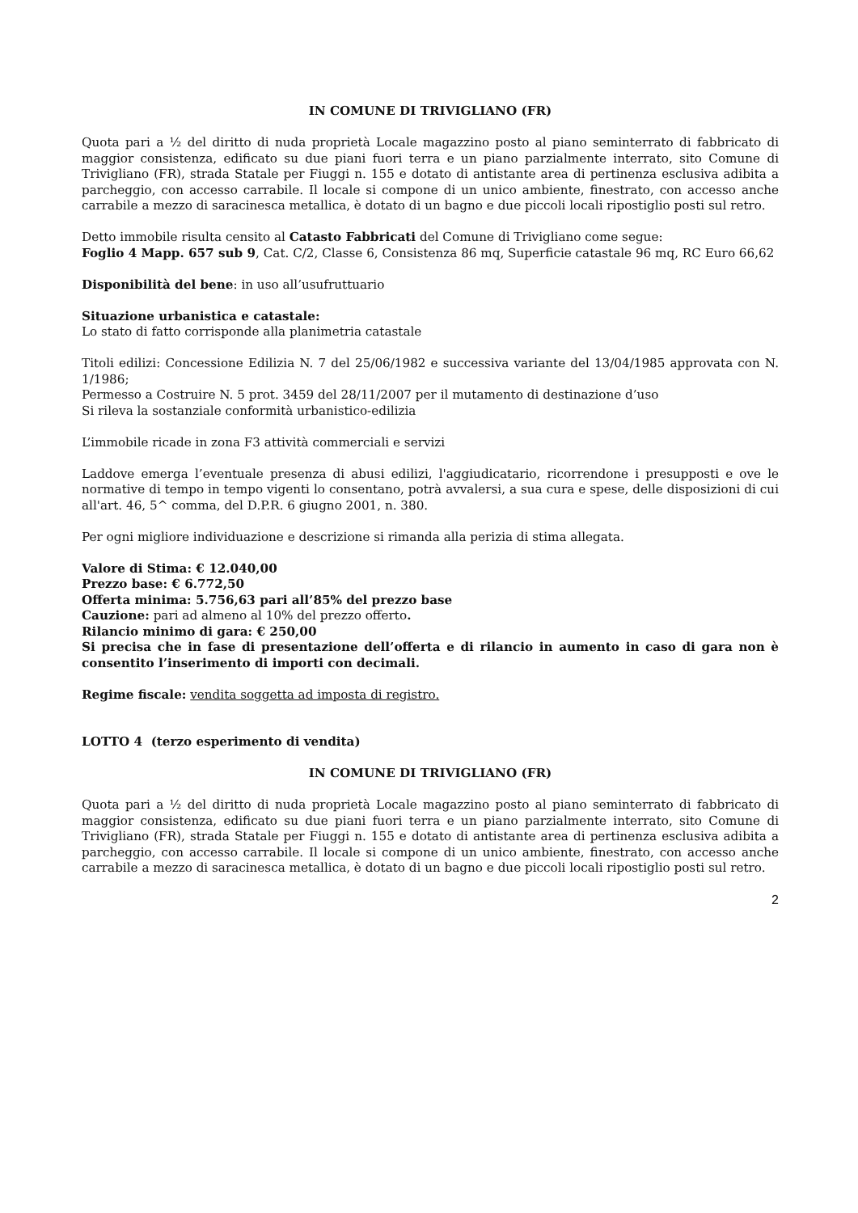IN COMUNE DI TRIVIGLIANO (FR)
Quota pari a ½ del diritto di nuda proprietà Locale magazzino posto al piano seminterrato di fabbricato di maggior consistenza, edificato su due piani fuori terra e un piano parzialmente interrato, sito Comune di Trivigliano (FR), strada Statale per Fiuggi n. 155 e dotato di antistante area di pertinenza esclusiva adibita a parcheggio, con accesso carrabile. Il locale si compone di un unico ambiente, finestrato, con accesso anche carrabile a mezzo di saracinesca metallica, è dotato di un bagno e due piccoli locali ripostiglio posti sul retro.
Detto immobile risulta censito al Catasto Fabbricati del Comune di Trivigliano come segue:
Foglio 4 Mapp. 657 sub 9, Cat. C/2, Classe 6, Consistenza 86 mq, Superficie catastale 96 mq, RC Euro 66,62
Disponibilità del bene: in uso all’usufruttuario
Situazione urbanistica e catastale:
Lo stato di fatto corrisponde alla planimetria catastale
Titoli edilizi: Concessione Edilizia N. 7 del 25/06/1982 e successiva variante del 13/04/1985 approvata con N. 1/1986;
Permesso a Costruire N. 5 prot. 3459 del 28/11/2007 per il mutamento di destinazione d’uso
Si rileva la sostanziale conformità urbanistico-edilizia
L’immobile ricade in zona F3 attività commerciali e servizi
Laddove emerga l’eventuale presenza di abusi edilizi, l'aggiudicatario, ricorrendone i presupposti e ove le normative di tempo in tempo vigenti lo consentano, potrà avvalersi, a sua cura e spese, delle disposizioni di cui all'art. 46, 5^ comma, del D.P.R. 6 giugno 2001, n. 380.
Per ogni migliore individuazione e descrizione si rimanda alla perizia di stima allegata.
Valore di Stima: € 12.040,00
Prezzo base: € 6.772,50
Offerta minima: 5.756,63 pari all’85% del prezzo base
Cauzione: pari ad almeno al 10% del prezzo offerto.
Rilancio minimo di gara: € 250,00
Si precisa che in fase di presentazione dell’offerta e di rilancio in aumento in caso di gara non è consentito l’inserimento di importi con decimali.
Regime fiscale: vendita soggetta ad imposta di registro.
LOTTO 4 (terzo esperimento di vendita)
IN COMUNE DI TRIVIGLIANO (FR)
Quota pari a ½ del diritto di nuda proprietà Locale magazzino posto al piano seminterrato di fabbricato di maggior consistenza, edificato su due piani fuori terra e un piano parzialmente interrato, sito Comune di Trivigliano (FR), strada Statale per Fiuggi n. 155 e dotato di antistante area di pertinenza esclusiva adibita a parcheggio, con accesso carrabile. Il locale si compone di un unico ambiente, finestrato, con accesso anche carrabile a mezzo di saracinesca metallica, è dotato di un bagno e due piccoli locali ripostiglio posti sul retro.
2